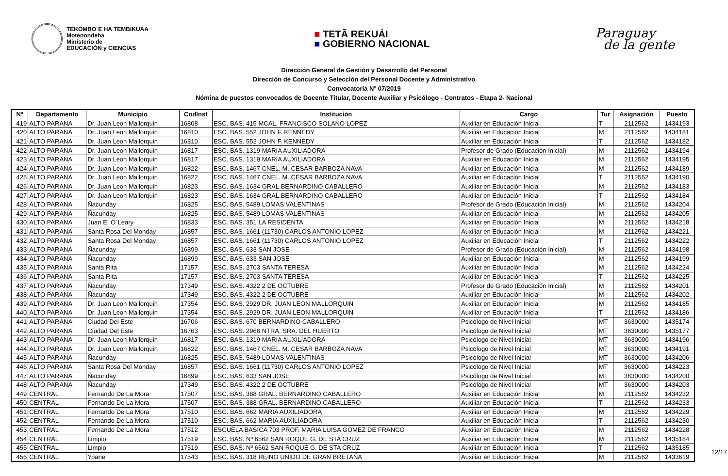TEKOMBO´E HA TEMBIKUAA
Motenondeha
Ministerio de
EDUCACIÓN y CIENCIAS
■ TETÃ REKUÁI
■ GOBIERNO NACIONAL
Paraguay
de la gente
Dirección General de Gestión y Desarrollo del Personal
Dirección de Concurso y Selección del Personal Docente y Administrativo
Convocatoria Nº 07/2019
Nómina de puestos convocados de Docente Titular, Docente Auxiliar y Psicólogo - Contratos - Etapa 2- Nacional
| Nº | Departamento | Municipio | CodInst | Institución | Cargo | Tur | Asignación | Puesto |
| --- | --- | --- | --- | --- | --- | --- | --- | --- |
| 419 | ALTO PARANA | Dr. Juan Leon Mallorquin | 16808 | ESC. BAS. 415 MCAL. FRANCISCO SOLANO LOPEZ | Auxiliar en Educación Inicial | T | 2112562 | 1434193 |
| 420 | ALTO PARANA | Dr. Juan Leon Mallorquin | 16810 | ESC. BAS. 552 JOHN F. KENNEDY | Auxiliar en Educación Inicial | M | 2112562 | 1434181 |
| 421 | ALTO PARANA | Dr. Juan Leon Mallorquin | 16810 | ESC. BAS. 552 JOHN F. KENNEDY | Auxiliar en Educación Inicial | T | 2112562 | 1434182 |
| 422 | ALTO PARANA | Dr. Juan Leon Mallorquin | 16817 | ESC. BAS. 1319 MARIA AUXILIADORA | Profesor de Grado (Educación Inicial) | M | 2112562 | 1434194 |
| 423 | ALTO PARANA | Dr. Juan Leon Mallorquin | 16817 | ESC. BAS. 1319 MARIA AUXILIADORA | Auxiliar en Educación Inicial | M | 2112562 | 1434195 |
| 424 | ALTO PARANA | Dr. Juan Leon Mallorquin | 16822 | ESC. BAS. 1467 CNEL. M. CESAR BARBOZA NAVA | Auxiliar en Educación Inicial | M | 2112562 | 1434189 |
| 425 | ALTO PARANA | Dr. Juan Leon Mallorquin | 16822 | ESC. BAS. 1467 CNEL. M. CESAR BARBOZA NAVA | Auxiliar en Educación Inicial | T | 2112562 | 1434190 |
| 426 | ALTO PARANA | Dr. Juan Leon Mallorquin | 16823 | ESC. BAS. 1634 GRAL.BERNARDINO CABALLERO | Auxiliar en Educación Inicial | M | 2112562 | 1434183 |
| 427 | ALTO PARANA | Dr. Juan Leon Mallorquin | 16823 | ESC. BAS. 1634 GRAL.BERNARDINO CABALLERO | Auxiliar en Educación Inicial | T | 2112562 | 1434184 |
| 428 | ALTO PARANA | Ñacunday | 16825 | ESC. BAS. 5489 LOMAS VALENTINAS | Profesor de Grado (Educación Inicial) | M | 2112562 | 1434204 |
| 429 | ALTO PARANA | Ñacunday | 16825 | ESC. BAS. 5489 LOMAS VALENTINAS | Auxiliar en Educación Inicial | M | 2112562 | 1434205 |
| 430 | ALTO PARANA | Juan E. O´Leary | 16833 | ESC. BAS. 351 LA RESIDENTA | Auxiliar en Educación Inicial | M | 2112562 | 1434218 |
| 431 | ALTO PARANA | Santa Rosa Del Monday | 16857 | ESC. BAS. 1661 (11730) CARLOS ANTONIO LOPEZ | Auxiliar en Educación Inicial | M | 2112562 | 1434221 |
| 432 | ALTO PARANA | Santa Rosa Del Monday | 16857 | ESC. BAS. 1661 (11730) CARLOS ANTONIO LOPEZ | Auxiliar en Educación Inicial | T | 2112562 | 1434222 |
| 433 | ALTO PARANA | Ñacunday | 16899 | ESC. BAS. 633 SAN JOSE | Profesor de Grado (Educación Inicial) | M | 2112562 | 1434198 |
| 434 | ALTO PARANA | Ñacunday | 16899 | ESC. BAS. 633 SAN JOSE | Auxiliar en Educación Inicial | M | 2112562 | 1434199 |
| 435 | ALTO PARANA | Santa Rita | 17157 | ESC. BAS. 2703 SANTA TERESA | Auxiliar en Educación Inicial | M | 2112562 | 1434224 |
| 436 | ALTO PARANA | Santa Rita | 17157 | ESC. BAS. 2703 SANTA TERESA | Auxiliar en Educación Inicial | T | 2112562 | 1434225 |
| 437 | ALTO PARANA | Ñacunday | 17349 | ESC. BAS. 4322 2 DE OCTUBRE | Profesor de Grado (Educación Inicial) | M | 2112562 | 1434201 |
| 438 | ALTO PARANA | Ñacunday | 17349 | ESC. BAS. 4322 2 DE OCTUBRE | Auxiliar en Educación Inicial | M | 2112562 | 1434202 |
| 439 | ALTO PARANA | Dr. Juan Leon Mallorquin | 17354 | ESC. BAS. 2929 DR. JUAN LEON MALLORQUIN | Auxiliar en Educación Inicial | M | 2112562 | 1434185 |
| 440 | ALTO PARANA | Dr. Juan Leon Mallorquin | 17354 | ESC. BAS. 2929 DR. JUAN LEON MALLORQUIN | Auxiliar en Educación Inicial | T | 2112562 | 1434186 |
| 441 | ALTO PARANA | Ciudad Del Este | 16706 | ESC. BAS. 670 BERNARDINO CABALLERO | Psicólogo de Nivel Inicial | MT | 3630000 | 1435174 |
| 442 | ALTO PARANA | Ciudad Del Este | 16763 | ESC. BAS. 2966 NTRA. SRA. DEL HUERTO | Psicólogo de Nivel Inicial | MT | 3630000 | 1435177 |
| 443 | ALTO PARANA | Dr. Juan Leon Mallorquin | 16817 | ESC. BAS. 1319 MARIA AUXILIADORA | Psicólogo de Nivel Inicial | MT | 3630000 | 1434196 |
| 444 | ALTO PARANA | Dr. Juan Leon Mallorquin | 16822 | ESC. BAS. 1467 CNEL. M. CESAR BARBOZA NAVA | Psicólogo de Nivel Inicial | MT | 3630000 | 1434191 |
| 445 | ALTO PARANA | Ñacunday | 16825 | ESC. BAS. 5489 LOMAS VALENTINAS | Psicólogo de Nivel Inicial | MT | 3630000 | 1434206 |
| 446 | ALTO PARANA | Santa Rosa Del Monday | 16857 | ESC. BAS. 1661 (11730) CARLOS ANTONIO LOPEZ | Psicólogo de Nivel Inicial | MT | 3630000 | 1434223 |
| 447 | ALTO PARANA | Ñacunday | 16899 | ESC. BAS. 633 SAN JOSE | Psicólogo de Nivel Inicial | MT | 3630000 | 1434200 |
| 448 | ALTO PARANA | Ñacunday | 17349 | ESC. BAS. 4322 2 DE OCTUBRE | Psicólogo de Nivel Inicial | MT | 3630000 | 1434203 |
| 449 | CENTRAL | Fernando De La Mora | 17507 | ESC. BAS. 388 GRAL. BERNARDINO CABALLERO | Auxiliar en Educación Inicial | M | 2112562 | 1434232 |
| 450 | CENTRAL | Fernando De La Mora | 17507 | ESC. BAS. 388 GRAL. BERNARDINO CABALLERO | Auxiliar en Educación Inicial | T | 2112562 | 1434233 |
| 451 | CENTRAL | Fernando De La Mora | 17510 | ESC. BAS. 662 MARIA AUXILIADORA | Auxiliar en Educación Inicial | M | 2112562 | 1434229 |
| 452 | CENTRAL | Fernando De La Mora | 17510 | ESC. BAS. 662 MARIA AUXILIADORA | Auxiliar en Educación Inicial | T | 2112562 | 1434230 |
| 453 | CENTRAL | Fernando De La Mora | 17512 | ESCUELA BASICA 703 PROF. MARIA LUISA GOMEZ DE FRANCO | Auxiliar en Educación Inicial | M | 2112562 | 1434228 |
| 454 | CENTRAL | Limpio | 17519 | ESC. BAS. Nº 6562 SAN ROQUE G. DE STA CRUZ | Auxiliar en Educación Inicial | M | 2112562 | 1435184 |
| 455 | CENTRAL | Limpio | 17519 | ESC. BAS. Nº 6562 SAN ROQUE G. DE STA CRUZ | Auxiliar en Educación Inicial | T | 2112562 | 1435185 |
| 456 | CENTRAL | Ypane | 17543 | ESC. BAS. 318 REINO UNIDO DE GRAN BRETAÑA | Auxiliar en Educación Inicial | M | 2112562 | 1433619 |
12/17